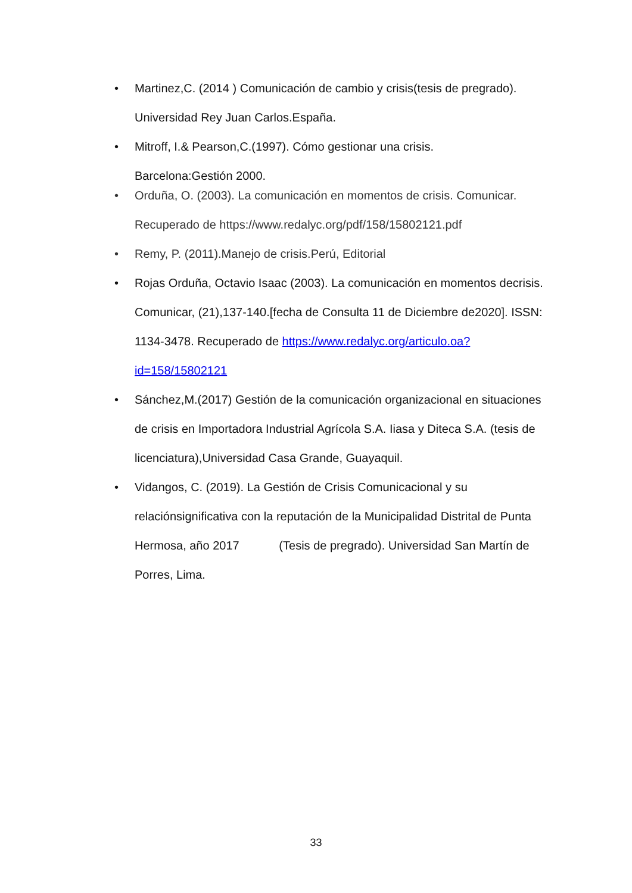• Martinez,C. (2014 ) Comunicación de cambio y crisis(tesis de pregrado). Universidad Rey Juan Carlos.España.
• Mitroff, I.& Pearson,C.(1997). Cómo gestionar una crisis.
Barcelona:Gestión 2000.
• Orduña, O. (2003). La comunicación en momentos de crisis. Comunicar. Recuperado de https://www.redalyc.org/pdf/158/15802121.pdf
• Remy, P. (2011).Manejo de crisis.Perú, Editorial
• Rojas Orduña, Octavio Isaac (2003). La comunicación en momentos decrisis. Comunicar, (21),137-140.[fecha de Consulta 11 de Diciembre de2020]. ISSN: 1134-3478. Recuperado de https://www.redalyc.org/articulo.oa?id=158/15802121
• Sánchez,M.(2017) Gestión de la comunicación organizacional en situaciones de crisis en Importadora Industrial Agrícola S.A. Iiasa y Diteca S.A. (tesis de licenciatura),Universidad Casa Grande, Guayaquil.
• Vidangos, C. (2019). La Gestión de Crisis Comunicacional y su relaciónsignificativa con la reputación de la Municipalidad Distrital de Punta Hermosa, año 2017 (Tesis de pregrado). Universidad San Martín de Porres, Lima.
33